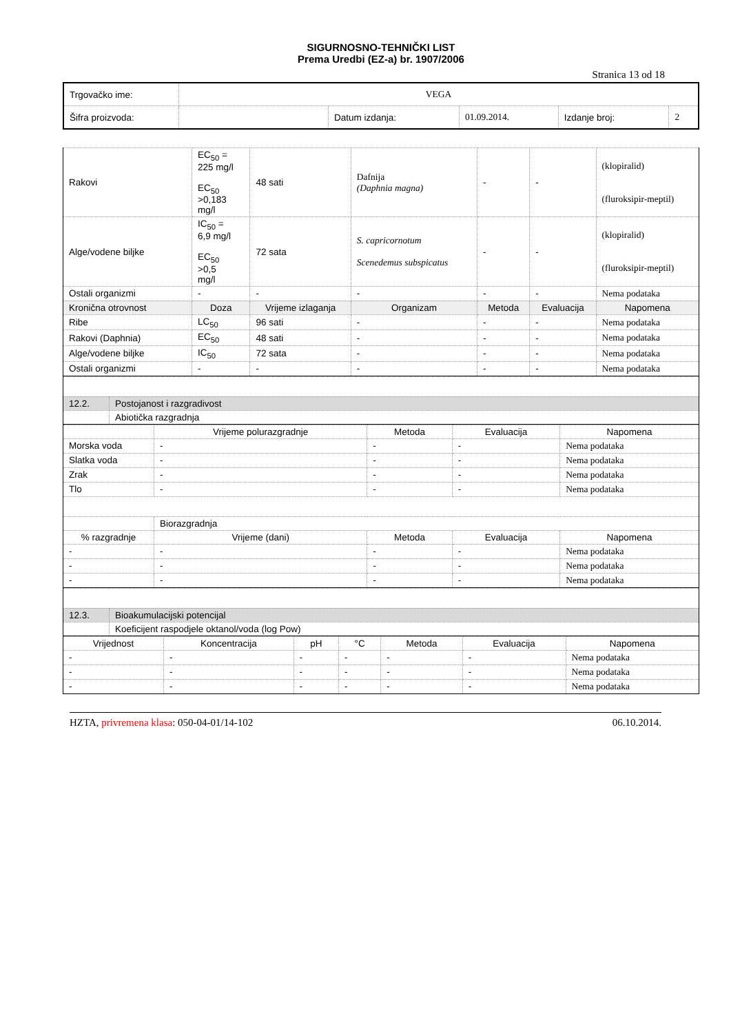SIGURNOSNO-TEHNIČKI LIST
Prema Uredbi (EZ-a) br. 1907/2006
Stranica 13 od 18
| Trgovačko ime: | VEGA | | | | |
| Šifra proizvoda: | | Datum izdanja: | 01.09.2014. | Izdanje broj: | 2 |
| Rakovi | EC<sub>50</sub> = 225 mg/l EC<sub>50</sub> >0,183 mg/l | 48 sati | Dafnija (Daphnia magna) | - | - | (klopiralid) (fluroksipir-meptil) |
| Alge/vodene biljke | IC<sub>50</sub> = 6,9 mg/l EC<sub>50</sub> >0,5 mg/l | 72 sata | S. capricornotum Scenedemus subspicatus | - | - | (klopiralid) (fluroksipir-meptil) |
| Ostali organizmi | - | - | - | - | - | Nema podataka |
| Kronična otrovnost | Doza | Vrijeme izlaganja | Organizam | Metoda | Evaluacija | Napomena |
| Ribe | LC<sub>50</sub> | 96 sati | - | - | - | Nema podataka |
| Rakovi (Daphnia) | EC<sub>50</sub> | 48 sati | - | - | - | Nema podataka |
| Alge/vodene biljke | IC<sub>50</sub> | 72 sata | - | - | - | Nema podataka |
| Ostali organizmi | - | - | - | - | - | Nema podataka |
| 12.2. | Postojanost i razgradivost |
| | Abiotička razgradnja |
| | Vrijeme polurazgradnje | Metoda | Evaluacija | Napomena |
| --- | --- | --- | --- | --- |
| Morska voda | - | - | - | Nema podataka |
| Slatka voda | - | - | - | Nema podataka |
| Zrak | - | - | - | Nema podataka |
| Tlo | - | - | - | Nema podataka |
| | Biorazgradnja | | | |
| % razgradnje | Vrijeme (dani) | Metoda | Evaluacija | Napomena |
| - | - | - | - | Nema podataka |
| - | - | - | - | Nema podataka |
| - | - | - | - | Nema podataka |
| 12.3. | Bioakumulacijski potencijal |
| | Koeficijent raspodjele oktanol/voda (log Pow) |
| Vrijednost | Koncentracija | pH | °C | Metoda | Evaluacija | Napomena |
| --- | --- | --- | --- | --- | --- | --- |
| - | - | - | - | - | - | Nema podataka |
| - | - | - | - | - | - | Nema podataka |
| - | - | - | - | - | - | Nema podataka |
HZTA, privremena klasa: 050-04-01/14-102 06.10.2014.